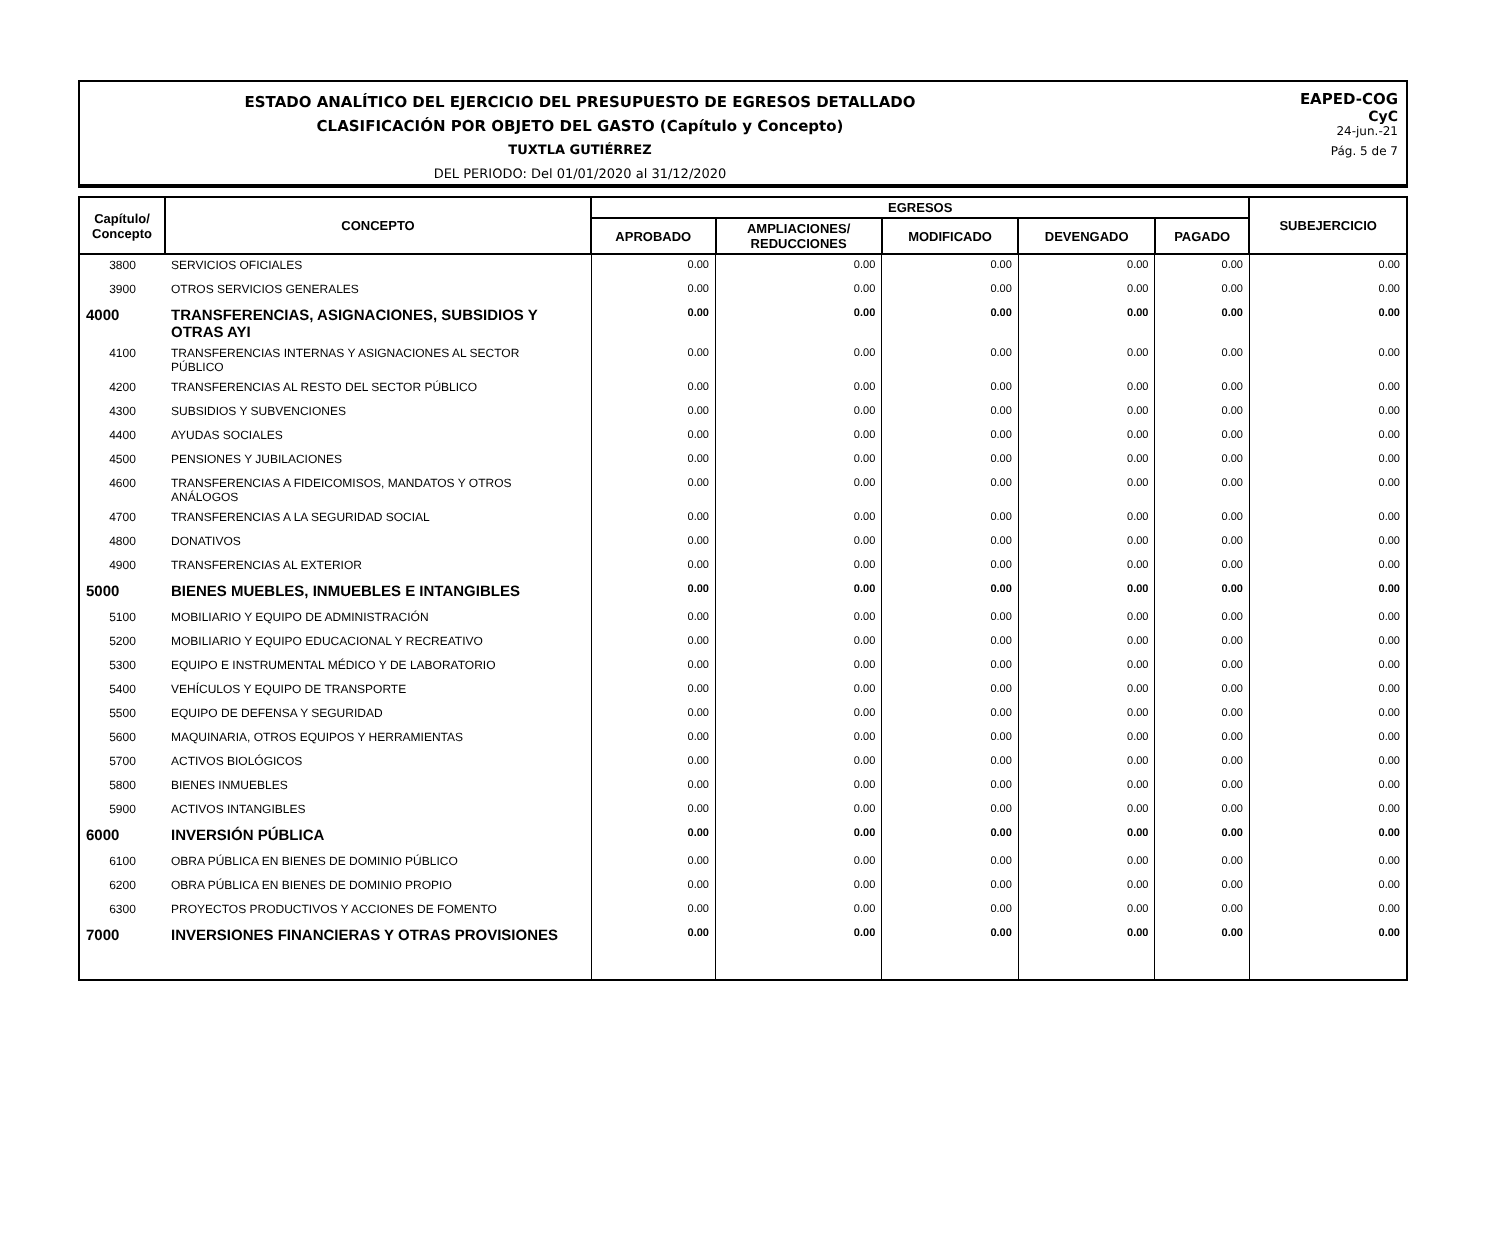ESTADO ANALÍTICO DEL EJERCICIO DEL PRESUPUESTO DE EGRESOS DETALLADO
CLASIFICACIÓN POR OBJETO DEL GASTO (Capítulo y Concepto)
TUXTLA GUTIÉRREZ
DEL PERIODO: Del 01/01/2020 al 31/12/2020
EAPED-COG
CyC
24-jun.-21
Pág. 5 de 7
| Capítulo/ Concepto | CONCEPTO | EGRESOS | | | | | SUBEJERCICIO |
| --- | --- | --- | --- | --- | --- | --- | --- |
| | | APROBADO | AMPLIACIONES/ REDUCCIONES | MODIFICADO | DEVENGADO | PAGADO | |
| 3800 | SERVICIOS OFICIALES | 0.00 | 0.00 | 0.00 | 0.00 | 0.00 | 0.00 |
| 3900 | OTROS SERVICIOS GENERALES | 0.00 | 0.00 | 0.00 | 0.00 | 0.00 | 0.00 |
| 4000 | TRANSFERENCIAS, ASIGNACIONES, SUBSIDIOS Y OTRAS AYI | 0.00 | 0.00 | 0.00 | 0.00 | 0.00 | 0.00 |
| 4100 | TRANSFERENCIAS INTERNAS Y ASIGNACIONES AL SECTOR PÚBLICO | 0.00 | 0.00 | 0.00 | 0.00 | 0.00 | 0.00 |
| 4200 | TRANSFERENCIAS AL RESTO DEL SECTOR PÚBLICO | 0.00 | 0.00 | 0.00 | 0.00 | 0.00 | 0.00 |
| 4300 | SUBSIDIOS Y SUBVENCIONES | 0.00 | 0.00 | 0.00 | 0.00 | 0.00 | 0.00 |
| 4400 | AYUDAS SOCIALES | 0.00 | 0.00 | 0.00 | 0.00 | 0.00 | 0.00 |
| 4500 | PENSIONES Y JUBILACIONES | 0.00 | 0.00 | 0.00 | 0.00 | 0.00 | 0.00 |
| 4600 | TRANSFERENCIAS A FIDEICOMISOS, MANDATOS Y OTROS ANÁLOGOS | 0.00 | 0.00 | 0.00 | 0.00 | 0.00 | 0.00 |
| 4700 | TRANSFERENCIAS A LA SEGURIDAD SOCIAL | 0.00 | 0.00 | 0.00 | 0.00 | 0.00 | 0.00 |
| 4800 | DONATIVOS | 0.00 | 0.00 | 0.00 | 0.00 | 0.00 | 0.00 |
| 4900 | TRANSFERENCIAS AL EXTERIOR | 0.00 | 0.00 | 0.00 | 0.00 | 0.00 | 0.00 |
| 5000 | BIENES MUEBLES, INMUEBLES E INTANGIBLES | 0.00 | 0.00 | 0.00 | 0.00 | 0.00 | 0.00 |
| 5100 | MOBILIARIO Y EQUIPO DE ADMINISTRACIÓN | 0.00 | 0.00 | 0.00 | 0.00 | 0.00 | 0.00 |
| 5200 | MOBILIARIO Y EQUIPO EDUCACIONAL Y RECREATIVO | 0.00 | 0.00 | 0.00 | 0.00 | 0.00 | 0.00 |
| 5300 | EQUIPO E INSTRUMENTAL MÉDICO Y DE LABORATORIO | 0.00 | 0.00 | 0.00 | 0.00 | 0.00 | 0.00 |
| 5400 | VEHÍCULOS Y EQUIPO DE TRANSPORTE | 0.00 | 0.00 | 0.00 | 0.00 | 0.00 | 0.00 |
| 5500 | EQUIPO DE DEFENSA Y SEGURIDAD | 0.00 | 0.00 | 0.00 | 0.00 | 0.00 | 0.00 |
| 5600 | MAQUINARIA, OTROS EQUIPOS Y HERRAMIENTAS | 0.00 | 0.00 | 0.00 | 0.00 | 0.00 | 0.00 |
| 5700 | ACTIVOS BIOLÓGICOS | 0.00 | 0.00 | 0.00 | 0.00 | 0.00 | 0.00 |
| 5800 | BIENES INMUEBLES | 0.00 | 0.00 | 0.00 | 0.00 | 0.00 | 0.00 |
| 5900 | ACTIVOS INTANGIBLES | 0.00 | 0.00 | 0.00 | 0.00 | 0.00 | 0.00 |
| 6000 | INVERSIÓN PÚBLICA | 0.00 | 0.00 | 0.00 | 0.00 | 0.00 | 0.00 |
| 6100 | OBRA PÚBLICA EN BIENES DE DOMINIO PÚBLICO | 0.00 | 0.00 | 0.00 | 0.00 | 0.00 | 0.00 |
| 6200 | OBRA PÚBLICA EN BIENES DE DOMINIO PROPIO | 0.00 | 0.00 | 0.00 | 0.00 | 0.00 | 0.00 |
| 6300 | PROYECTOS PRODUCTIVOS Y ACCIONES DE FOMENTO | 0.00 | 0.00 | 0.00 | 0.00 | 0.00 | 0.00 |
| 7000 | INVERSIONES FINANCIERAS Y OTRAS PROVISIONES | 0.00 | 0.00 | 0.00 | 0.00 | 0.00 | 0.00 |